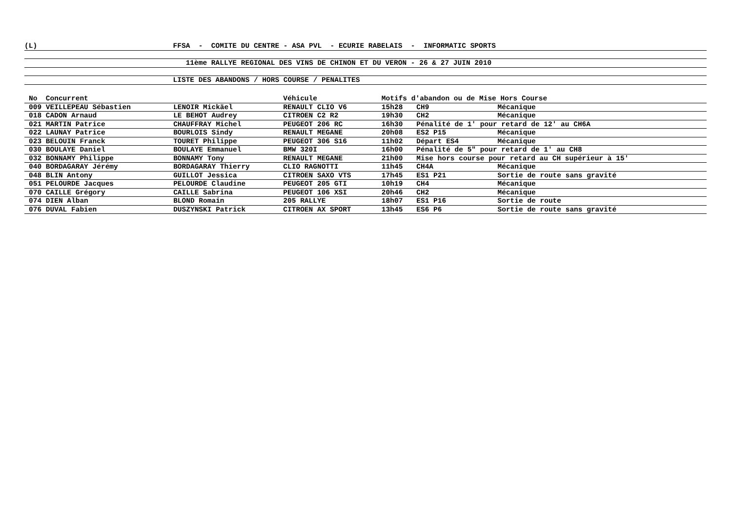(L) FFSA - COMITE DU CENTRE - ASA PVL - ECURIE RABELAIS - INFORMATIC SPORTS
11ème RALLYE REGIONAL DES VINS DE CHINON ET DU VERON - 26 & 27 JUIN 2010
LISTE DES ABANDONS / HORS COURSE / PENALITES
| No Concurrent | | Véhicule | Motifs d'abandon ou de Mise Hors Course | | |
| --- | --- | --- | --- | --- | --- |
| 009 VEILLEPEAU Sébastien | LENOIR Mickäel | RENAULT CLIO V6 | 15h28 | CH9 | Mécanique |
| 018 CADON Arnaud | LE BEHOT Audrey | CITROEN C2 R2 | 19h30 | CH2 | Mécanique |
| 021 MARTIN Patrice | CHAUFFRAY Michel | PEUGEOT 206 RC | 16h30 | Pénalité de 1' pour retard de 12' au CH6A | |
| 022 LAUNAY Patrice | BOURLOIS Sindy | RENAULT MEGANE | 20h08 | ES2 P15 | Mécanique |
| 023 BELOUIN Franck | TOURET Philippe | PEUGEOT 306 S16 | 11h02 | Départ ES4 | Mécanique |
| 030 BOULAYE Daniel | BOULAYE Emmanuel | BMW 320I | 16h00 | Pénalité de 5" pour retard de 1' au CH8 | |
| 032 BONNAMY Philippe | BONNAMY Tony | RENAULT MEGANE | 21h00 | Mise hors course pour retard au CH supérieur à 15' | |
| 040 BORDAGARAY Jérémy | BORDAGARAY Thierry | CLIO RAGNOTTI | 11h45 | CH4A | Mécanique |
| 048 BLIN Antony | GUILLOT Jessica | CITROEN SAXO VTS | 17h45 | ES1 P21 | Sortie de route sans gravité |
| 051 PELOURDE Jacques | PELOURDE Claudine | PEUGEOT 205 GTI | 10h19 | CH4 | Mécanique |
| 070 CAILLE Grégory | CAILLE Sabrina | PEUGEOT 106 XSI | 20h46 | CH2 | Mécanique |
| 074 DIEN Alban | BLOND Romain | 205 RALLYE | 18h07 | ES1 P16 | Sortie de route |
| 076 DUVAL Fabien | DUSZYNSKI Patrick | CITROEN AX SPORT | 13h45 | ES6 P6 | Sortie de route sans gravité |